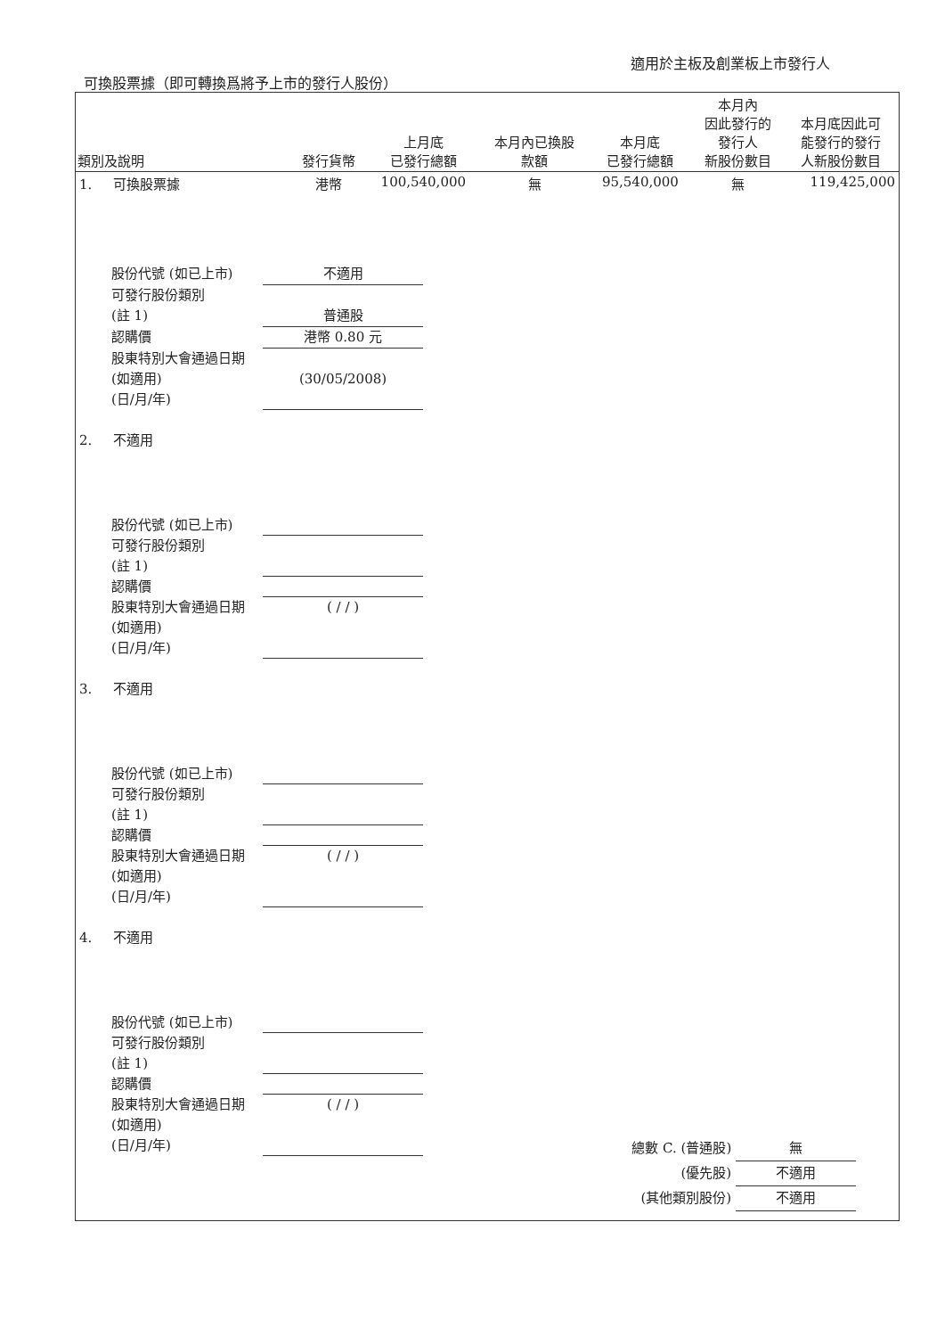適用於主板及創業板上市發行人
可換股票據（即可轉換爲將予上市的發行人股份）
| 類別及說明 | 發行貨幣 | 上月底 已發行總額 | 本月內已換股 款額 | 本月底 已發行總額 | 本月內 因此發行的 發行人 新股份數目 | 本月底因此可 能發行的發行 人新股份數目 |
| --- | --- | --- | --- | --- | --- | --- |
| 1. 可換股票據 | 港幣 | 100,540,000 | 無 | 95,540,000 | 無 | 119,425,000 |
| 股份代號 (如已上市) 不適用 可發行股份類別 (註 1) 普通股 認購價 港幣 0.80 元 股東特別大會通過日期 (如適用) (日/月/年) (30/05/2008) | | | | | | |
| 2. 不適用 | | | | | | |
| 股份代號 (如已上市) 可發行股份類別 (註 1) 認購價 股東特別大會通過日期 (如適用) (日/月/年) ( / / ) | | | | | | |
| 3. 不適用 | | | | | | |
| 股份代號 (如已上市) 可發行股份類別 (註 1) 認購價 股東特別大會通過日期 (如適用) (日/月/年) ( / / ) | | | | | | |
| 4. 不適用 | | | | | | |
| 股份代號 (如已上市) 可發行股份類別 (註 1) 認購價 股東特別大會通過日期 (如適用) (日/月/年) ( / / ) | | | | | | |
總數 C. (普通股) 無
(優先股) 不適用
(其他類別股份) 不適用